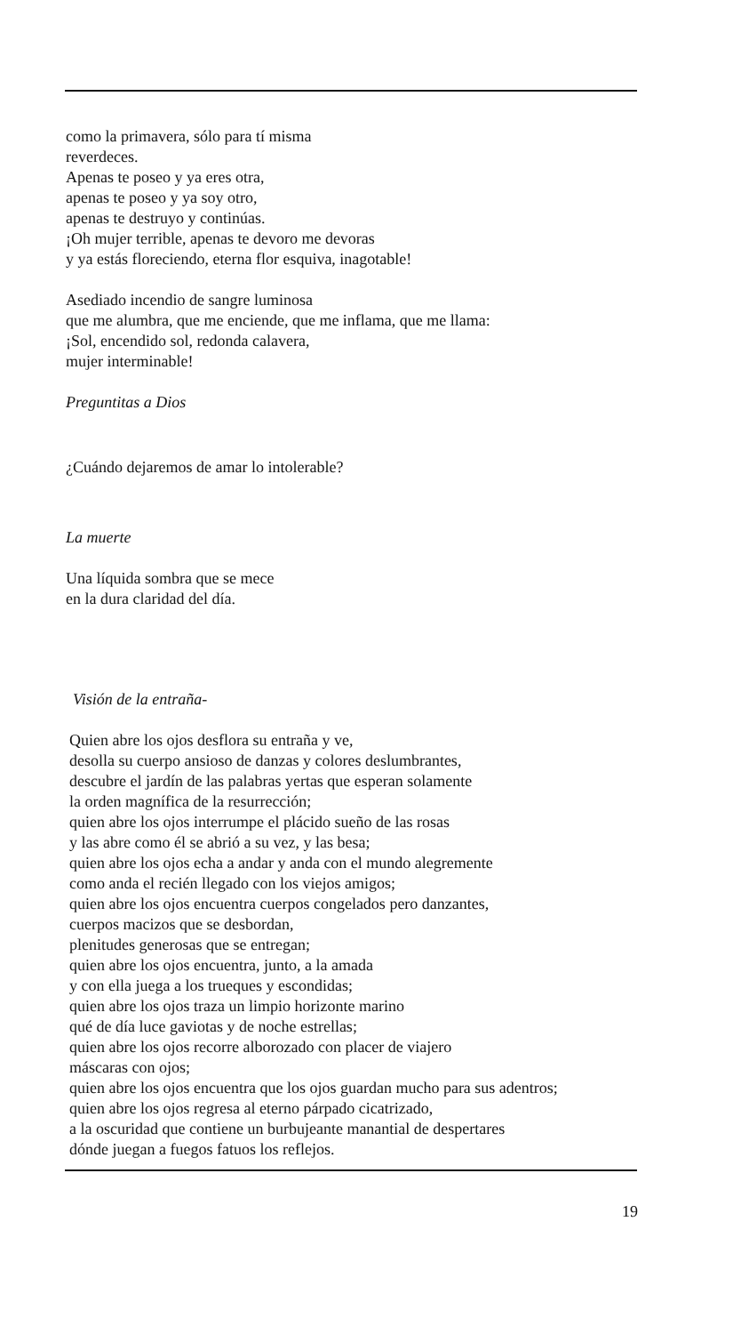como la primavera, sólo para tí misma
reverdeces.
Apenas te poseo y ya eres otra,
apenas te poseo y ya soy otro,
apenas te destruyo y continúas.
¡Oh mujer terrible, apenas te devoro me devoras
y ya estás floreciendo, eterna flor esquiva, inagotable!
Asediado incendio de sangre luminosa
que me alumbra, que me enciende, que me inflama, que me llama:
¡Sol, encendido sol, redonda calavera,
mujer interminable!
Preguntitas a Dios
¿Cuándo dejaremos de amar lo intolerable?
La muerte
Una líquida sombra que se mece
en la dura claridad del día.
Visión de la entraña-
Quien abre los ojos desflora su entraña y ve,
desolla su cuerpo ansioso de danzas y colores deslumbrantes,
descubre el jardín de las palabras yertas que esperan solamente
la orden magnífica de la resurrección;
quien abre los ojos interrumpe el plácido sueño de las rosas
y las abre como él se abrió a su vez, y las besa;
quien abre los ojos echa a andar y anda con el mundo alegremente
como anda el recién llegado con los viejos amigos;
quien abre los ojos encuentra cuerpos congelados pero danzantes,
cuerpos macizos que se desbordan,
plenitudes generosas que se entregan;
quien abre los ojos encuentra, junto, a la amada
y con ella juega a los trueques y escondidas;
quien abre los ojos traza un limpio horizonte marino
qué de día luce gaviotas y de noche estrellas;
quien abre los ojos recorre alborozado con placer de viajero
máscaras con ojos;
quien abre los ojos encuentra que los ojos guardan mucho para sus adentros;
quien abre los ojos regresa al eterno párpado cicatrizado,
a la oscuridad que contiene un burbujeante manantial de despertares
dónde juegan a fuegos fatuos los reflejos.
19